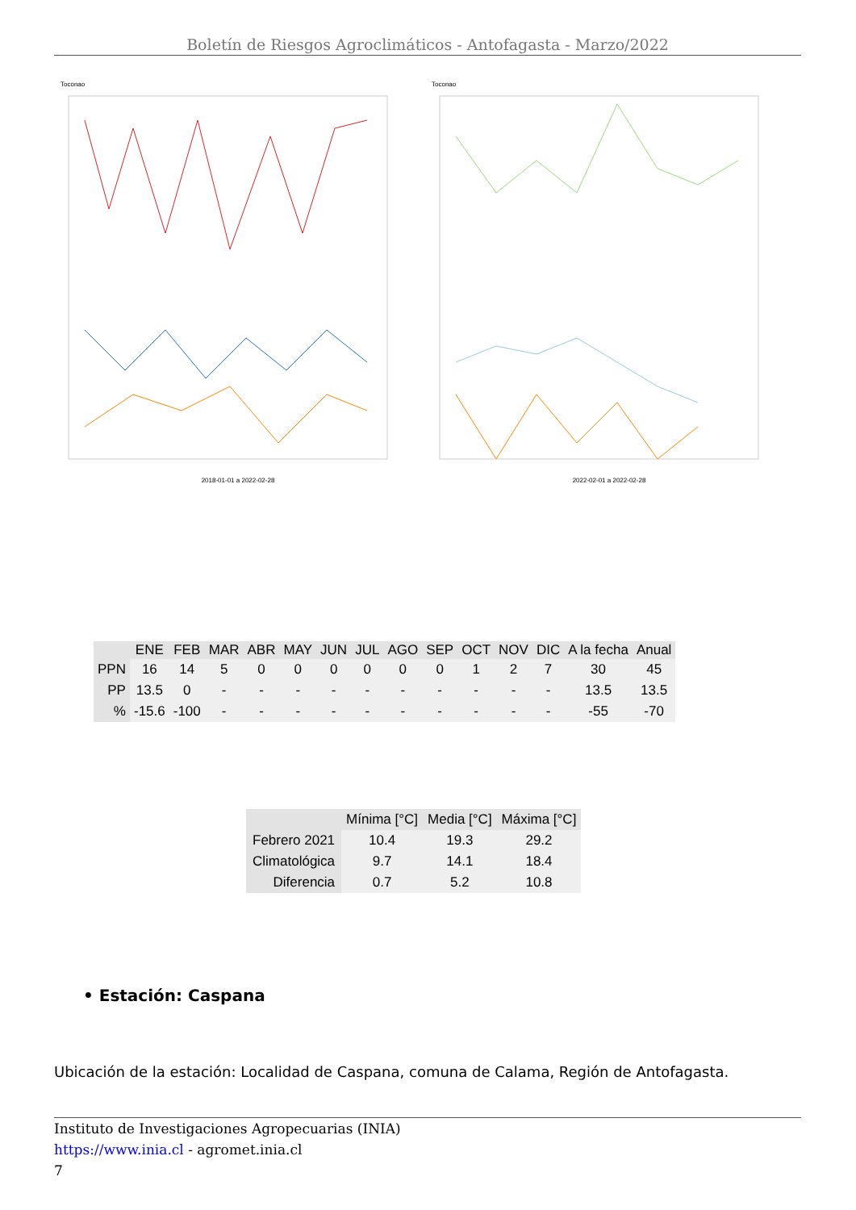Boletín de Riesgos Agroclimáticos - Antofagasta - Marzo/2022
Toconao
2018-01-01 a 2022-02-28
Toconao
2022-02-01 a 2022-02-28
| | ENE | FEB | MAR | ABR | MAY | JUN | JUL | AGO | SEP | OCT | NOV | DIC | A la fecha | Anual |
| --- | --- | --- | --- | --- | --- | --- | --- | --- | --- | --- | --- | --- | --- | --- |
| PPN | 16 | 14 | 5 | 0 | 0 | 0 | 0 | 0 | 0 | 1 | 2 | 7 | 30 | 45 |
| PP | 13.5 | 0 | - | - | - | - | - | - | - | - | - | - | 13.5 | 13.5 |
| % | -15.6 | -100 | - | - | - | - | - | - | - | - | - | - | -55 | -70 |
| | Mínima [°C] | Media [°C] | Máxima [°C] |
| --- | --- | --- | --- |
| Febrero 2021 | 10.4 | 19.3 | 29.2 |
| Climatológica | 9.7 | 14.1 | 18.4 |
| Diferencia | 0.7 | 5.2 | 10.8 |
• Estación: Caspana
Ubicación de la estación: Localidad de Caspana, comuna de Calama, Región de Antofagasta.
Instituto de Investigaciones Agropecuarias (INIA)
https://www.inia.cl - agromet.inia.cl
7